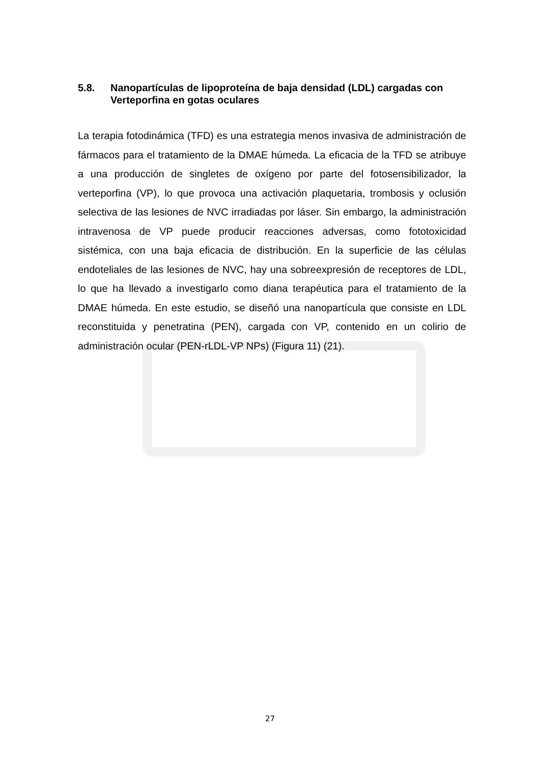5.8. Nanopartículas de lipoproteína de baja densidad (LDL) cargadas con Verteporfina en gotas oculares
La terapia fotodinámica (TFD) es una estrategia menos invasiva de administración de fármacos para el tratamiento de la DMAE húmeda. La eficacia de la TFD se atribuye a una producción de singletes de oxígeno por parte del fotosensibilizador, la verteporfina (VP), lo que provoca una activación plaquetaria, trombosis y oclusión selectiva de las lesiones de NVC irradiadas por láser. Sin embargo, la administración intravenosa de VP puede producir reacciones adversas, como fototoxicidad sistémica, con una baja eficacia de distribución. En la superficie de las células endoteliales de las lesiones de NVC, hay una sobreexpresión de receptores de LDL, lo que ha llevado a investigarlo como diana terapéutica para el tratamiento de la DMAE húmeda. En este estudio, se diseñó una nanopartícula que consiste en LDL reconstituida y penetratina (PEN), cargada con VP, contenido en un colirio de administración ocular (PEN-rLDL-VP NPs) (Figura 11) (21).
27